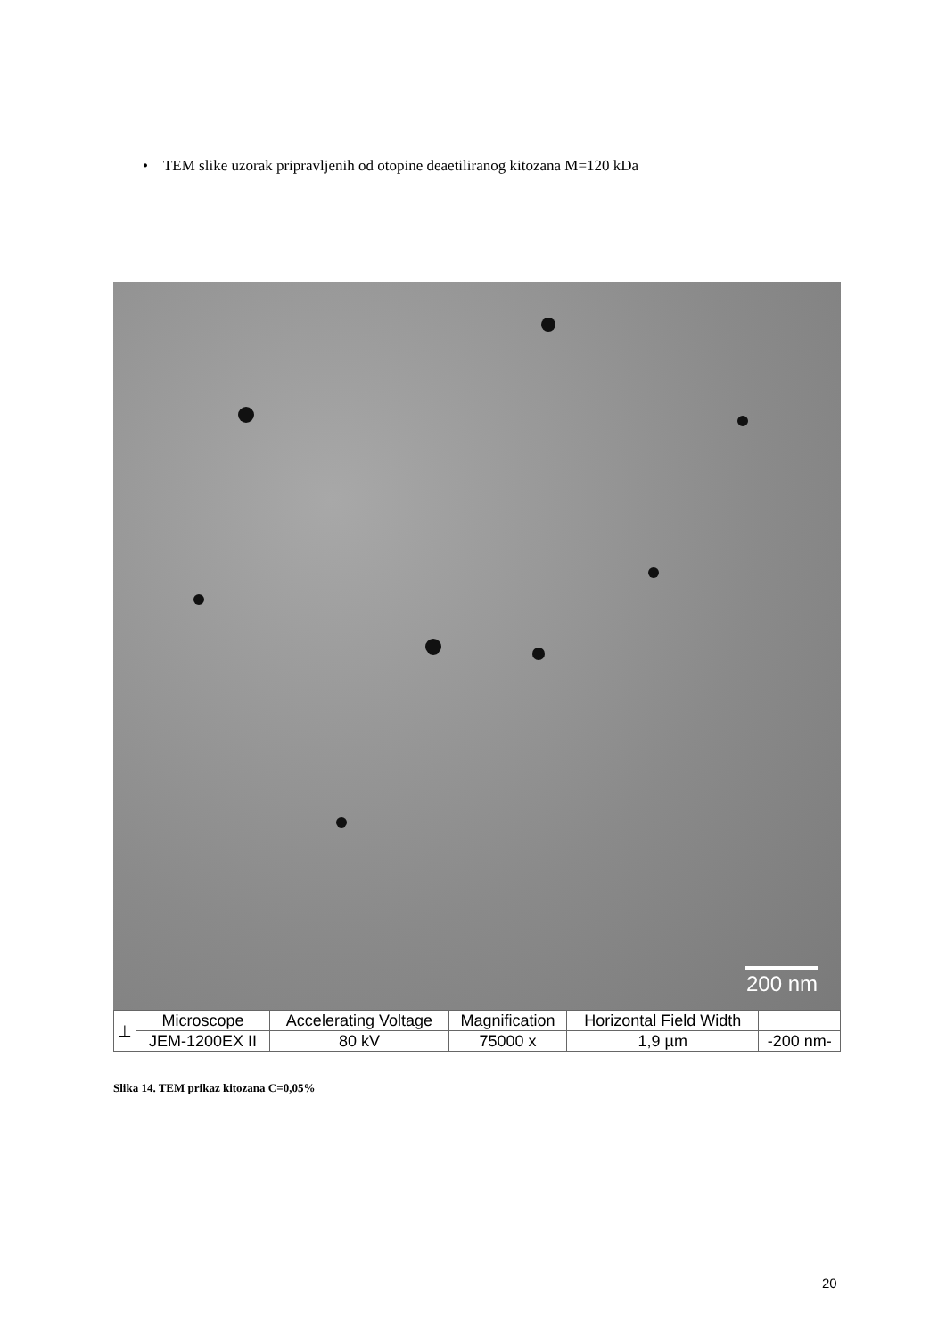• TEM slike uzorak pripravljenih od otopine deaetiliranog kitozana M=120 kDa
200 nm
| ⊥ | Microscope | Accelerating Voltage | Magnification | Horizontal Field Width | |
| | JEM-1200EX II | 80 kV | 75000 x | 1,9 µm | -200 nm- |
Slika 14. TEM prikaz kitozana C=0,05%
20